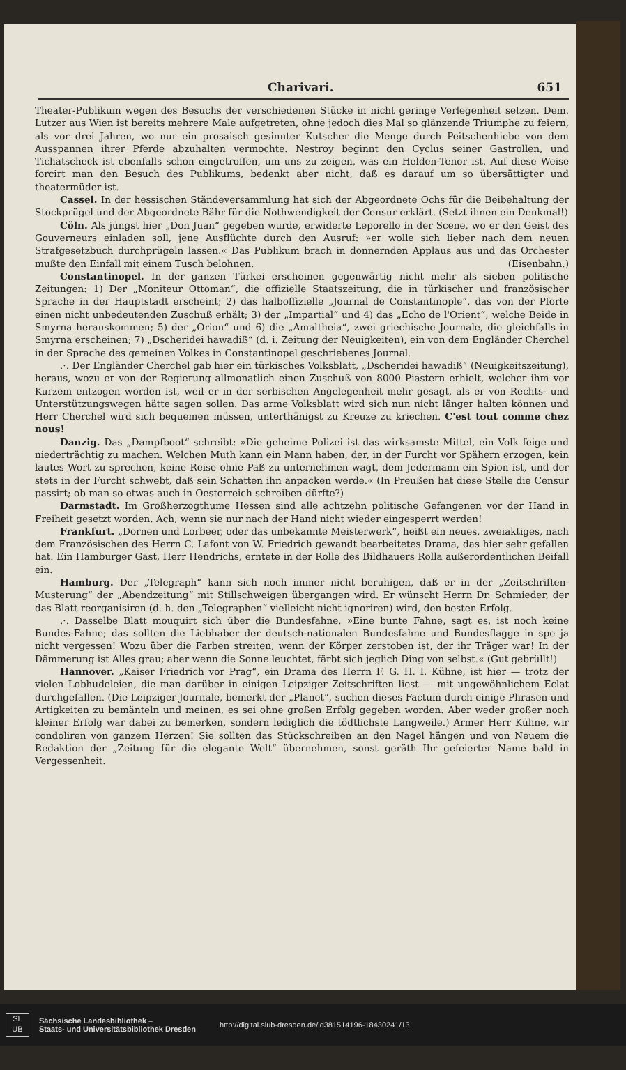Charivari. 651
Theater-Publikum wegen des Besuchs der verschiedenen Stücke in nicht geringe Verlegenheit setzen. Dem. Lutzer aus Wien ist bereits mehrere Male aufgetreten, ohne jedoch dies Mal so glänzende Triumphe zu feiern, als vor drei Jahren, wo nur ein prosaisch gesinnter Kutscher die Menge durch Peitschenhiebe von dem Ausspannen ihrer Pferde abzuhalten vermochte. Nestroy beginnt den Cyclus seiner Gastrollen, und Tichatscheck ist ebenfalls schon eingetroffen, um uns zu zeigen, was ein Helden-Tenor ist. Auf diese Weise forcirt man den Besuch des Publikums, bedenkt aber nicht, daß es darauf um so übersättigter und theatermüder ist.
Cassel. In der hessischen Ständeversammlung hat sich der Abgeordnete Ochs für die Beibehaltung der Stockprügel und der Abgeordnete Bähr für die Nothwendigkeit der Censur erklärt. (Setzt ihnen ein Denkmal!)
Cöln. Als jüngst hier „Don Juan“ gegeben wurde, erwiderte Leporello in der Scene, wo er den Geist des Gouverneurs einladen soll, jene Ausflüchte durch den Ausruf: »er wolle sich lieber nach dem neuen Strafgesetzbuch durchprügeln lassen.« Das Publikum brach in donnernden Applaus aus und das Orchester mußte den Einfall mit einem Tusch belohnen. (Eisenbahn.)
Constantinopel. In der ganzen Türkei erscheinen gegenwärtig nicht mehr als sieben politische Zeitungen: 1) Der „Moniteur Ottoman“, die offizielle Staatszeitung, die in türkischer und französischer Sprache in der Hauptstadt erscheint; 2) das halboffizielle „Journal de Constantinople“, das von der Pforte einen nicht unbedeutenden Zuschuß erhält; 3) der „Impartial“ und 4) das „Echo de l'Orient“, welche Beide in Smyrna herauskommen; 5) der „Orion“ und 6) die „Amaltheia“, zwei griechische Journale, die gleichfalls in Smyrna erscheinen; 7) „Dscheridei hawadiß“ (d. i. Zeitung der Neuigkeiten), ein von dem Engländer Cherchel in der Sprache des gemeinen Volkes in Constantinopel geschriebenes Journal.
.·. Der Engländer Cherchel gab hier ein türkisches Volksblatt, „Dscheridei hawadiß“ (Neuigkeitszeitung), heraus, wozu er von der Regierung allmonatlich einen Zuschuß von 8000 Piastern erhielt, welcher ihm vor Kurzem entzogen worden ist, weil er in der serbischen Angelegenheit mehr gesagt, als er von Rechts- und Unterstützungswegen hätte sagen sollen. Das arme Volksblatt wird sich nun nicht länger halten können und Herr Cherchel wird sich bequemen müssen, unterthänigst zu Kreuze zu kriechen. C'est tout comme chez nous!
Danzig. Das „Dampfboot“ schreibt: »Die geheime Polizei ist das wirksamste Mittel, ein Volk feige und niederträchtig zu machen. Welchen Muth kann ein Mann haben, der, in der Furcht vor Spähern erzogen, kein lautes Wort zu sprechen, keine Reise ohne Paß zu unternehmen wagt, dem Jedermann ein Spion ist, und der stets in der Furcht schwebt, daß sein Schatten ihn anpacken werde.« (In Preußen hat diese Stelle die Censur passirt; ob man so etwas auch in Oesterreich schreiben dürfte?)
Darmstadt. Im Großherzogthume Hessen sind alle achtzehn politische Gefangenen vor der Hand in Freiheit gesetzt worden. Ach, wenn sie nur nach der Hand nicht wieder eingesperrt werden!
Frankfurt. „Dornen und Lorbeer, oder das unbekannte Meisterwerk“, heißt ein neues, zweiaktiges, nach dem Französischen des Herrn C. Lafont von W. Friedrich gewandt bearbeitetes Drama, das hier sehr gefallen hat. Ein Hamburger Gast, Herr Hendrichs, erntete in der Rolle des Bildhauers Rolla außerordentlichen Beifall ein.
Hamburg. Der „Telegraph“ kann sich noch immer nicht beruhigen, daß er in der „Zeitschriften-Musterung“ der „Abendzeitung“ mit Stillschweigen übergangen wird. Er wünscht Herrn Dr. Schmieder, der das Blatt reorganisiren (d. h. den „Telegraphen“ vielleicht nicht ignoriren) wird, den besten Erfolg.
.·. Dasselbe Blatt mouquirt sich über die Bundesfahne. »Eine bunte Fahne, sagt es, ist noch keine Bundes-Fahne; das sollten die Liebhaber der deutsch-nationalen Bundesfahne und Bundesflagge in spe ja nicht vergessen! Wozu über die Farben streiten, wenn der Körper zerstoben ist, der ihr Träger war! In der Dämmerung ist Alles grau; aber wenn die Sonne leuchtet, färbt sich jeglich Ding von selbst.« (Gut gebrüllt!)
Hannover. „Kaiser Friedrich vor Prag“, ein Drama des Herrn F. G. H. I. Kühne, ist hier — trotz der vielen Lobhudeleien, die man darüber in einigen Leipziger Zeitschriften liest — mit ungewöhnlichem Eclat durchgefallen. (Die Leipziger Journale, bemerkt der „Planet“, suchen dieses Factum durch einige Phrasen und Artigkeiten zu bemänteln und meinen, es sei ohne großen Erfolg gegeben worden. Aber weder großer noch kleiner Erfolg war dabei zu bemerken, sondern lediglich die tödtlichste Langweile.) Armer Herr Kühne, wir condoliren von ganzem Herzen! Sie sollten das Stückschreiben an den Nagel hängen und von Neuem die Redaktion der „Zeitung für die elegante Welt“ übernehmen, sonst geräth Ihr gefeierter Name bald in Vergessenheit.
SL
UB
Sächsische Landesbibliothek –
Staats- und Universitätsbibliothek Dresden
http://digital.slub-dresden.de/id381514196-18430241/13